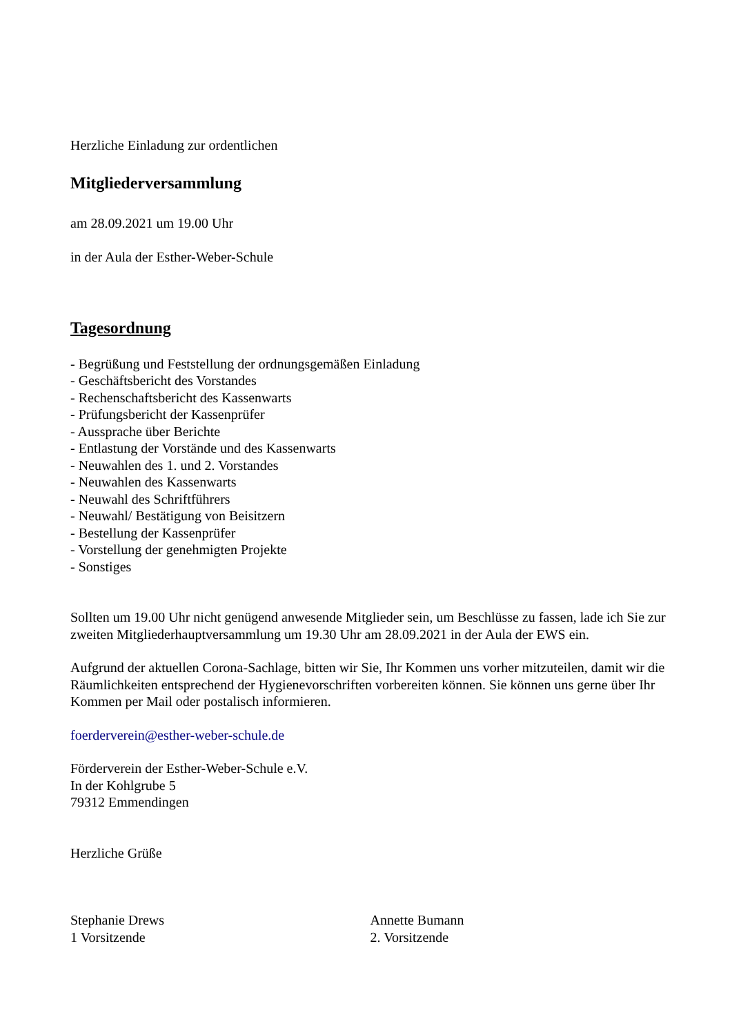Herzliche Einladung zur ordentlichen
Mitgliederversammlung
am 28.09.2021 um 19.00 Uhr
in der Aula der Esther-Weber-Schule
Tagesordnung
- Begrüßung und Feststellung der ordnungsgemäßen Einladung
- Geschäftsbericht des Vorstandes
- Rechenschaftsbericht des Kassenwarts
- Prüfungsbericht der Kassenprüfer
- Aussprache über Berichte
- Entlastung der Vorstände und des Kassenwarts
- Neuwahlen des 1. und 2. Vorstandes
- Neuwahlen des Kassenwarts
- Neuwahl des Schriftführers
- Neuwahl/ Bestätigung von Beisitzern
- Bestellung der Kassenprüfer
- Vorstellung der genehmigten Projekte
- Sonstiges
Sollten um 19.00 Uhr nicht genügend anwesende Mitglieder sein, um Beschlüsse zu fassen, lade ich Sie zur zweiten Mitgliederhauptversammlung um 19.30 Uhr am 28.09.2021 in der Aula der EWS ein.
Aufgrund der aktuellen Corona-Sachlage, bitten wir Sie, Ihr Kommen uns vorher mitzuteilen, damit wir die Räumlichkeiten entsprechend der Hygienevorschriften vorbereiten können. Sie können uns gerne über Ihr Kommen per Mail oder postalisch informieren.
foerderverein@esther-weber-schule.de
Förderverein der Esther-Weber-Schule e.V.
In der Kohlgrube 5
79312 Emmendingen
Herzliche Grüße
Stephanie Drews
1 Vorsitzende
Annette Bumann
2. Vorsitzende